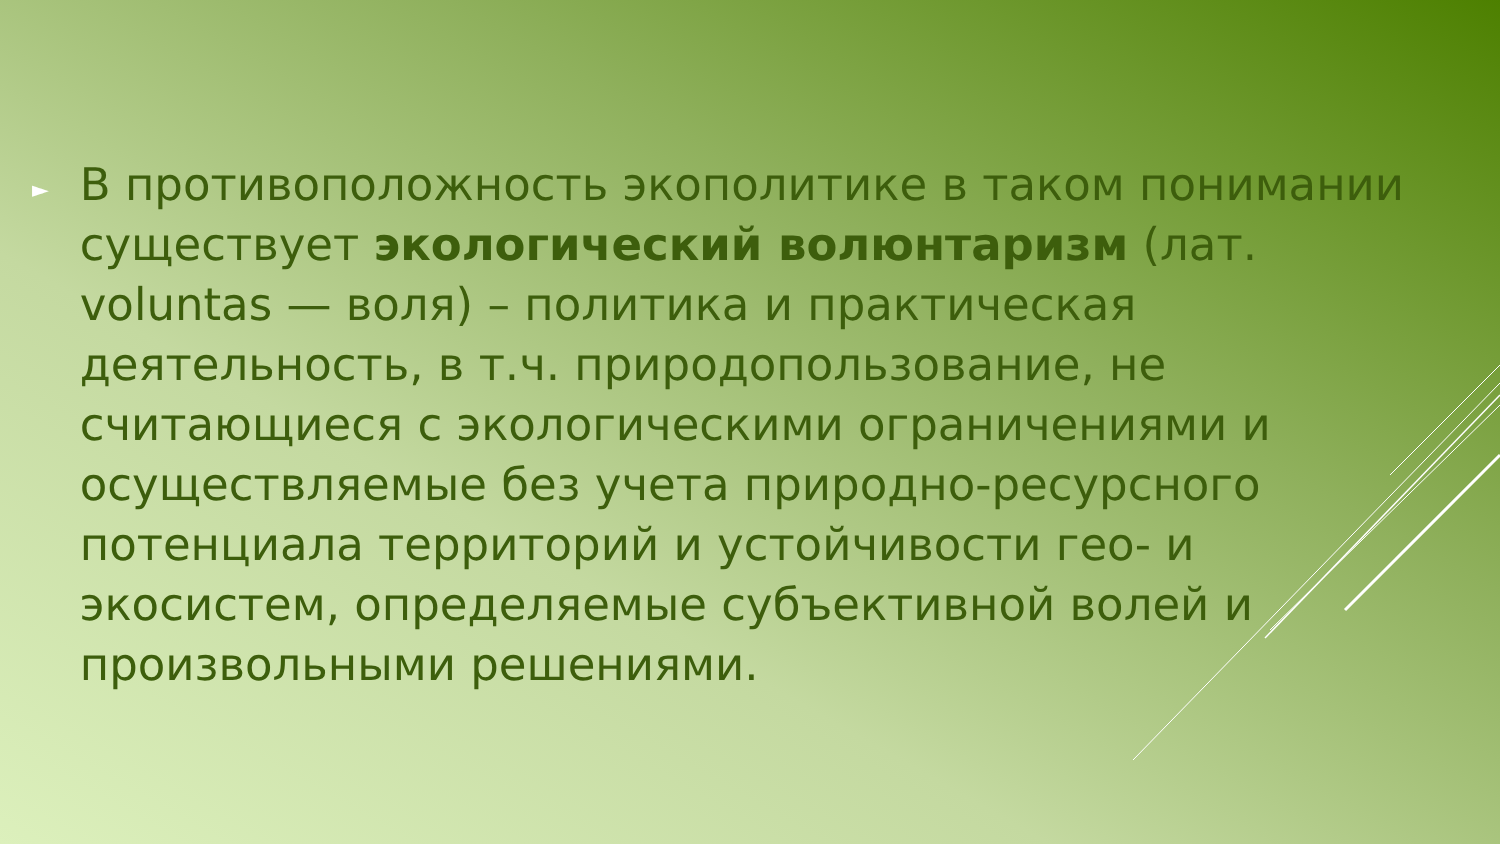►
В противоположность экополитике в таком понимании существует экологический волюнтаризм (лат. voluntas — воля) – политика и практическая деятельность, в т.ч. природопользование, не считающиеся с экологическими ограничениями и осуществляемые без учета природно-ресурсного потенциала территорий и устойчивости гео- и экосистем, определяемые субъективной волей и произвольными решениями.